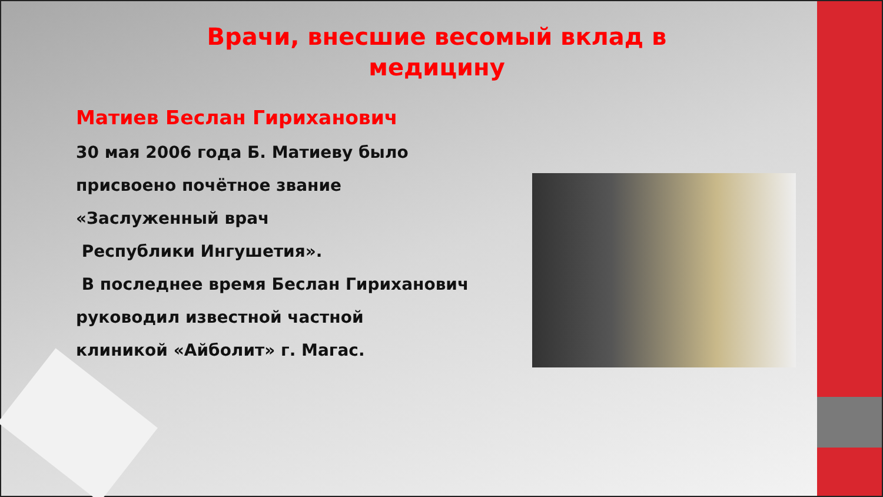Врачи, внесшие весомый вклад в
медицину
Матиев Беслан Гириханович
30 мая 2006 года Б. Матиеву было
присвоено почётное звание
«Заслуженный врач
Республики Ингушетия».
В последнее время Беслан Гириханович
руководил известной частной
клиникой «Айболит» г. Магас.